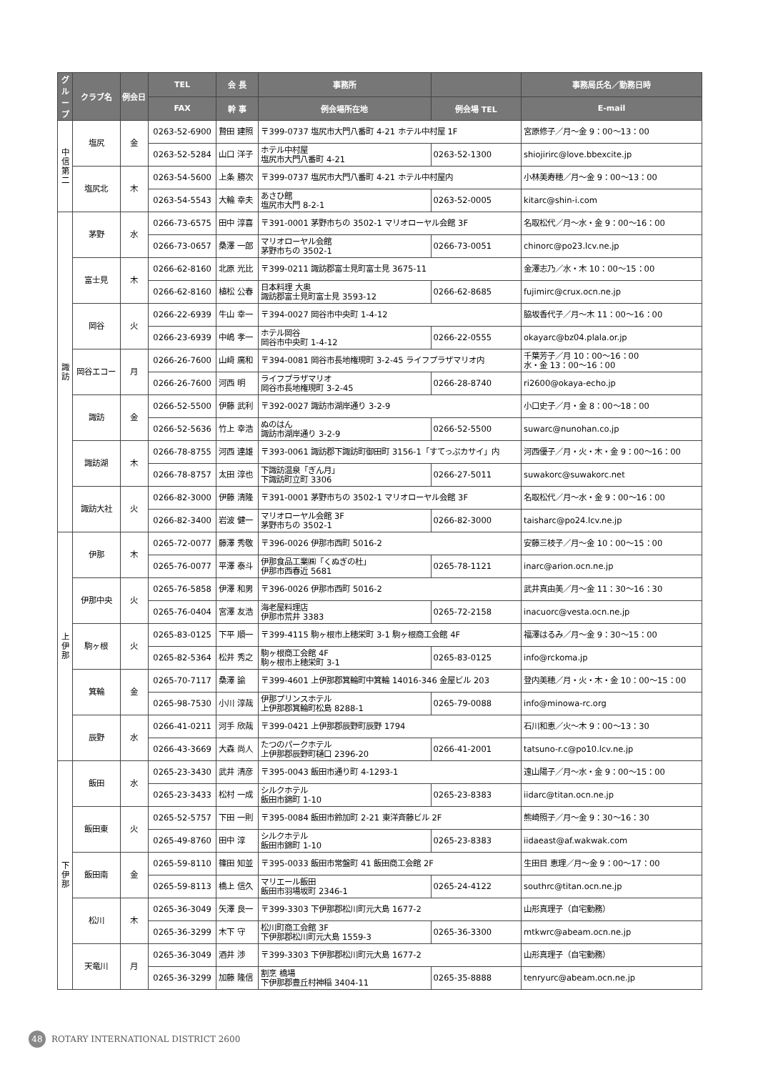| グループ | クラブ名 | 例会日 | TEL | 会 長 | 事務所 | | 事務局氏名／勤務日時 |
| --- | --- | --- | --- | --- | --- | --- | --- |
| | | | FAX | 幹 事 | 例会場所在地 | 例会場 TEL | E-mail |
| 中信第二 | 塩尻 | 金 | 0263-52-6900 | 贄田 建照 | 〒399-0737 塩尻市大門八番町 4-21 ホテル中村屋 1F | | 宮原修子／月〜金 9：00〜13：00 |
| | | | 0263-52-5284 | 山口 洋子 | ホテル中村屋 塩尻市大門八番町 4-21 | 0263-52-1300 | shiojirirc@love.bbexcite.jp |
| | 塩尻北 | 木 | 0263-54-5600 | 上条 勝次 | 〒399-0737 塩尻市大門八番町 4-21 ホテル中村屋内 | | 小林美寿穂／月〜金 9：00〜13：00 |
| | | | 0263-54-5543 | 大輪 幸夫 | あさひ館 塩尻市大門 8-2-1 | 0263-52-0005 | kitarc@shin-i.com |
| 諏訪 | 茅野 | 水 | 0266-73-6575 | 田中 淳喜 | 〒391-0001 茅野市ちの 3502-1 マリオローヤル会館 3F | | 名取松代／月〜水・金 9：00〜16：00 |
| | | | 0266-73-0657 | 桑澤 一郎 | マリオローヤル会館 茅野市ちの 3502-1 | 0266-73-0051 | chinorc@po23.lcv.ne.jp |
| | 富士見 | 木 | 0266-62-8160 | 北原 光比 | 〒399-0211 諏訪郡富士見町富士見 3675-11 | | 金澤志乃／水・木 10：00〜15：00 |
| | | | 0266-62-8160 | 植松 公春 | 日本料理 大奥 諏訪郡富士見町富士見 3593-12 | 0266-62-8685 | fujimirc@crux.ocn.ne.jp |
| | 岡谷 | 火 | 0266-22-6939 | 牛山 幸一 | 〒394-0027 岡谷市中央町 1-4-12 | | 脇坂香代子／月〜木 11：00〜16：00 |
| | | | 0266-23-6939 | 中嶋 孝一 | ホテル岡谷 岡谷市中央町 1-4-12 | 0266-22-0555 | okayarc@bz04.plala.or.jp |
| | 岡谷エコー | 月 | 0266-26-7600 | 山﨑 廣和 | 〒394-0081 岡谷市長地権現町 3-2-45 ライフプラザマリオ内 | | 千葉芳子／月 10：00〜16：00 水・金 13：00〜16：00 |
| | | | 0266-26-7600 | 河西 明 | ライフプラザマリオ 岡谷市長地権現町 3-2-45 | 0266-28-8740 | ri2600@okaya-echo.jp |
| | 諏訪 | 金 | 0266-52-5500 | 伊藤 武利 | 〒392-0027 諏訪市湖岸通り 3-2-9 | | 小口史子／月・金 8：00〜18：00 |
| | | | 0266-52-5636 | 竹上 幸浩 | ぬのはん 諏訪市湖岸通り 3-2-9 | 0266-52-5500 | suwarc@nunohan.co.jp |
| | 諏訪湖 | 木 | 0266-78-8755 | 河西 達雄 | 〒393-0061 諏訪郡下諏訪町御田町 3156-1「すてっぷカサイ」内 | | 河西優子／月・火・木・金 9：00〜16：00 |
| | | | 0266-78-8757 | 太田 淳也 | 下諏訪温泉「ぎん月」 下諏訪町立町 3306 | 0266-27-5011 | suwakorc@suwakorc.net |
| | 諏訪大社 | 火 | 0266-82-3000 | 伊藤 清隆 | 〒391-0001 茅野市ちの 3502-1 マリオローヤル会館 3F | | 名取松代／月〜水・金 9：00〜16：00 |
| | | | 0266-82-3400 | 岩波 健一 | マリオローヤル会館 3F 茅野市ちの 3502-1 | 0266-82-3000 | taisharc@po24.lcv.ne.jp |
| 上伊那 | 伊那 | 木 | 0265-72-0077 | 藤澤 秀敬 | 〒396-0026 伊那市西町 5016-2 | | 安藤三枝子／月〜金 10：00〜15：00 |
| | | | 0265-76-0077 | 平澤 泰斗 | 伊那食品工業㈱「くぬぎの杜」 伊那市西春近 5681 | 0265-78-1121 | inarc@arion.ocn.ne.jp |
| | 伊那中央 | 火 | 0265-76-5858 | 伊澤 和男 | 〒396-0026 伊那市西町 5016-2 | | 武井真由美／月〜金 11：30〜16：30 |
| | | | 0265-76-0404 | 宮澤 友浩 | 海老屋料理店 伊那市荒井 3383 | 0265-72-2158 | inacuorc@vesta.ocn.ne.jp |
| | 駒ヶ根 | 火 | 0265-83-0125 | 下平 順一 | 〒399-4115 駒ヶ根市上穂栄町 3-1 駒ヶ根商工会館 4F | | 福澤はるみ／月〜金 9：30〜15：00 |
| | | | 0265-82-5364 | 松井 秀之 | 駒ヶ根商工会館 4F 駒ヶ根市上穂栄町 3-1 | 0265-83-0125 | info@rckoma.jp |
| | 箕輪 | 金 | 0265-70-7117 | 桑澤 諭 | 〒399-4601 上伊那郡箕輪町中箕輪 14016-346 金屋ビル 203 | | 登内美穂／月・火・木・金 10：00〜15：00 |
| | | | 0265-98-7530 | 小川 淳哉 | 伊那プリンスホテル 上伊那郡箕輪町松島 8288-1 | 0265-79-0088 | info@minowa-rc.org |
| | 辰野 | 水 | 0266-41-0211 | 河手 欣哉 | 〒399-0421 上伊那郡辰野町辰野 1794 | | 石川和恵／火〜木 9：00〜13：30 |
| | | | 0266-43-3669 | 大森 尚人 | たつのパークホテル 上伊那郡辰野町樋口 2396-20 | 0266-41-2001 | tatsuno-r.c@po10.lcv.ne.jp |
| 下伊那 | 飯田 | 水 | 0265-23-3430 | 武井 清彦 | 〒395-0043 飯田市通り町 4-1293-1 | | 遠山陽子／月〜水・金 9：00〜15：00 |
| | | | 0265-23-3433 | 松村 一成 | シルクホテル 飯田市錦町 1-10 | 0265-23-8383 | iidarc@titan.ocn.ne.jp |
| | 飯田東 | 火 | 0265-52-5757 | 下田 一則 | 〒395-0084 飯田市鈴加町 2-21 東洋斉藤ビル 2F | | 熊崎照子／月〜金 9：30〜16：30 |
| | | | 0265-49-8760 | 田中 淳 | シルクホテル 飯田市錦町 1-10 | 0265-23-8383 | iidaeast@af.wakwak.com |
| | 飯田南 | 金 | 0265-59-8110 | 篠田 知並 | 〒395-0033 飯田市常盤町 41 飯田商工会館 2F | | 生田目 恵理／月〜金 9：00〜17：00 |
| | | | 0265-59-8113 | 橋上 信久 | マリエール飯田 飯田市羽場坂町 2346-1 | 0265-24-4122 | southrc@titan.ocn.ne.jp |
| | 松川 | 木 | 0265-36-3049 | 矢澤 良一 | 〒399-3303 下伊那郡松川町元大島 1677-2 | | 山形真理子（自宅勤務） |
| | | | 0265-36-3299 | 木下 守 | 松川町商工会館 3F 下伊那郡松川町元大島 1559-3 | 0265-36-3300 | mtkwrc@abeam.ocn.ne.jp |
| | 天竜川 | 月 | 0265-36-3049 | 酒井 渉 | 〒399-3303 下伊那郡松川町元大島 1677-2 | | 山形真理子（自宅勤務） |
| | | | 0265-36-3299 | 加藤 隆信 | 割烹 橋場 下伊那郡豊丘村神稲 3404-11 | 0265-35-8888 | tenryurc@abeam.ocn.ne.jp |
48 ROTARY INTERNATIONAL DISTRICT 2600